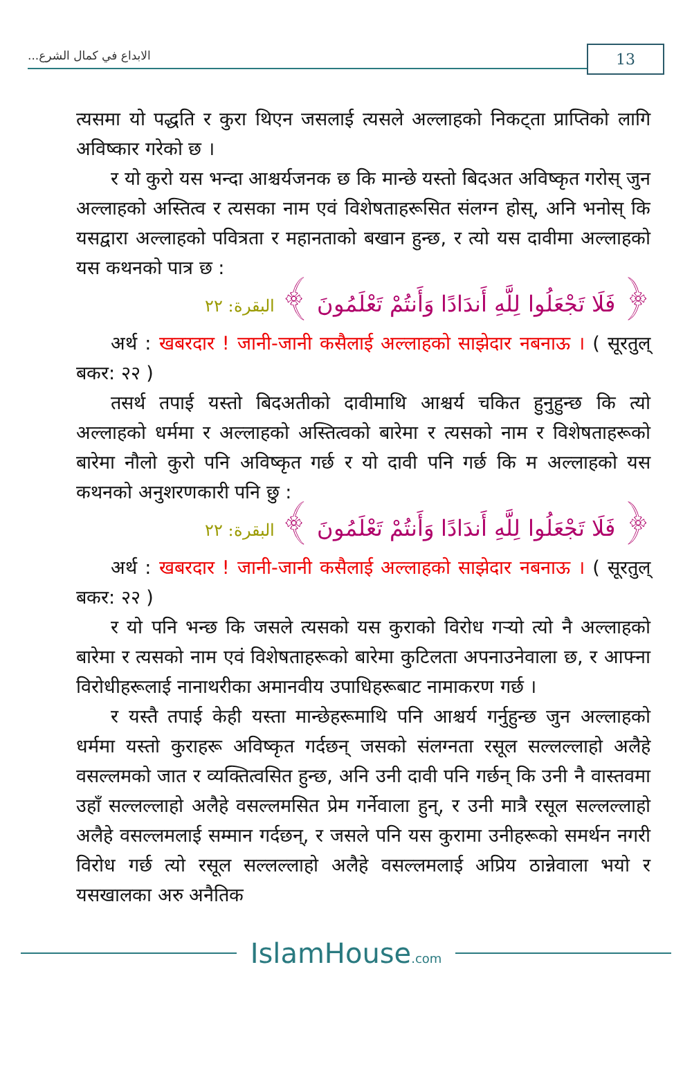...الابداع في كمال الشرع
13
त्यसमा यो पद्धति र कुरा थिएन जसलाई त्यसले अल्लाहको निकट्ता प्राप्तिको लागि अविष्कार गरेको छ ।
र यो कुरो यस भन्दा आश्चर्यजनक छ कि मान्छे यस्तो बिदअत अविष्कृत गरोस् जुन अल्लाहको अस्तित्व र त्यसका नाम एवं विशेषताहरूसित संलग्न होस्, अनि भनोस् कि यसद्वारा अल्लाहको पवित्रता र महानताको बखान हुन्छ, र त्यो यस दावीमा अल्लाहको यस कथनको पात्र छ :
﴿ فَلَا تَجْعَلُوا لِلَّهِ أَندَادًا وَأَنتُمْ تَعْلَمُونَ ﴾ البقرة: ٢٢
अर्थ : खबरदार ! जानी-जानी कसैलाई अल्लाहको साझेदार नबनाऊ । ( सूरतुल् बकर: २२ )
तसर्थ तपाई यस्तो बिदअतीको दावीमाथि आश्चर्य चकित हुनुहुन्छ कि त्यो अल्लाहको धर्ममा र अल्लाहको अस्तित्वको बारेमा र त्यसको नाम र विशेषताहरूको बारेमा नौलो कुरो पनि अविष्कृत गर्छ र यो दावी पनि गर्छ कि म अल्लाहको यस कथनको अनुशरणकारी पनि छु :
﴿ فَلَا تَجْعَلُوا لِلَّهِ أَندَادًا وَأَنتُمْ تَعْلَمُونَ ﴾ البقرة: ٢٢
अर्थ : खबरदार ! जानी-जानी कसैलाई अल्लाहको साझेदार नबनाऊ । ( सूरतुल् बकर: २२ )
र यो पनि भन्छ कि जसले त्यसको यस कुराको विरोध गर्‍यो त्यो नै अल्लाहको बारेमा र त्यसको नाम एवं विशेषताहरूको बारेमा कुटिलता अपनाउनेवाला छ, र आफ्ना विरोधीहरूलाई नानाथरीका अमानवीय उपाधिहरूबाट नामाकरण गर्छ ।
र यस्तै तपाई केही यस्ता मान्छेहरूमाथि पनि आश्चर्य गर्नुहुन्छ जुन अल्लाहको धर्ममा यस्तो कुराहरू अविष्कृत गर्दछन् जसको संलग्नता रसूल सल्लल्लाहो अलैहे वसल्लमको जात र व्यक्तित्वसित हुन्छ, अनि उनी दावी पनि गर्छन् कि उनी नै वास्तवमा उहाँ सल्लल्लाहो अलैहे वसल्लमसित प्रेम गर्नेवाला हुन्, र उनी मात्रै रसूल सल्लल्लाहो अलैहे वसल्लमलाई सम्मान गर्दछन्, र जसले पनि यस कुरामा उनीहरूको समर्थन नगरी विरोध गर्छ त्यो रसूल सल्लल्लाहो अलैहे वसल्लमलाई अप्रिय ठान्नेवाला भयो र यसखालका अरु अनैतिक
IslamHouse.com